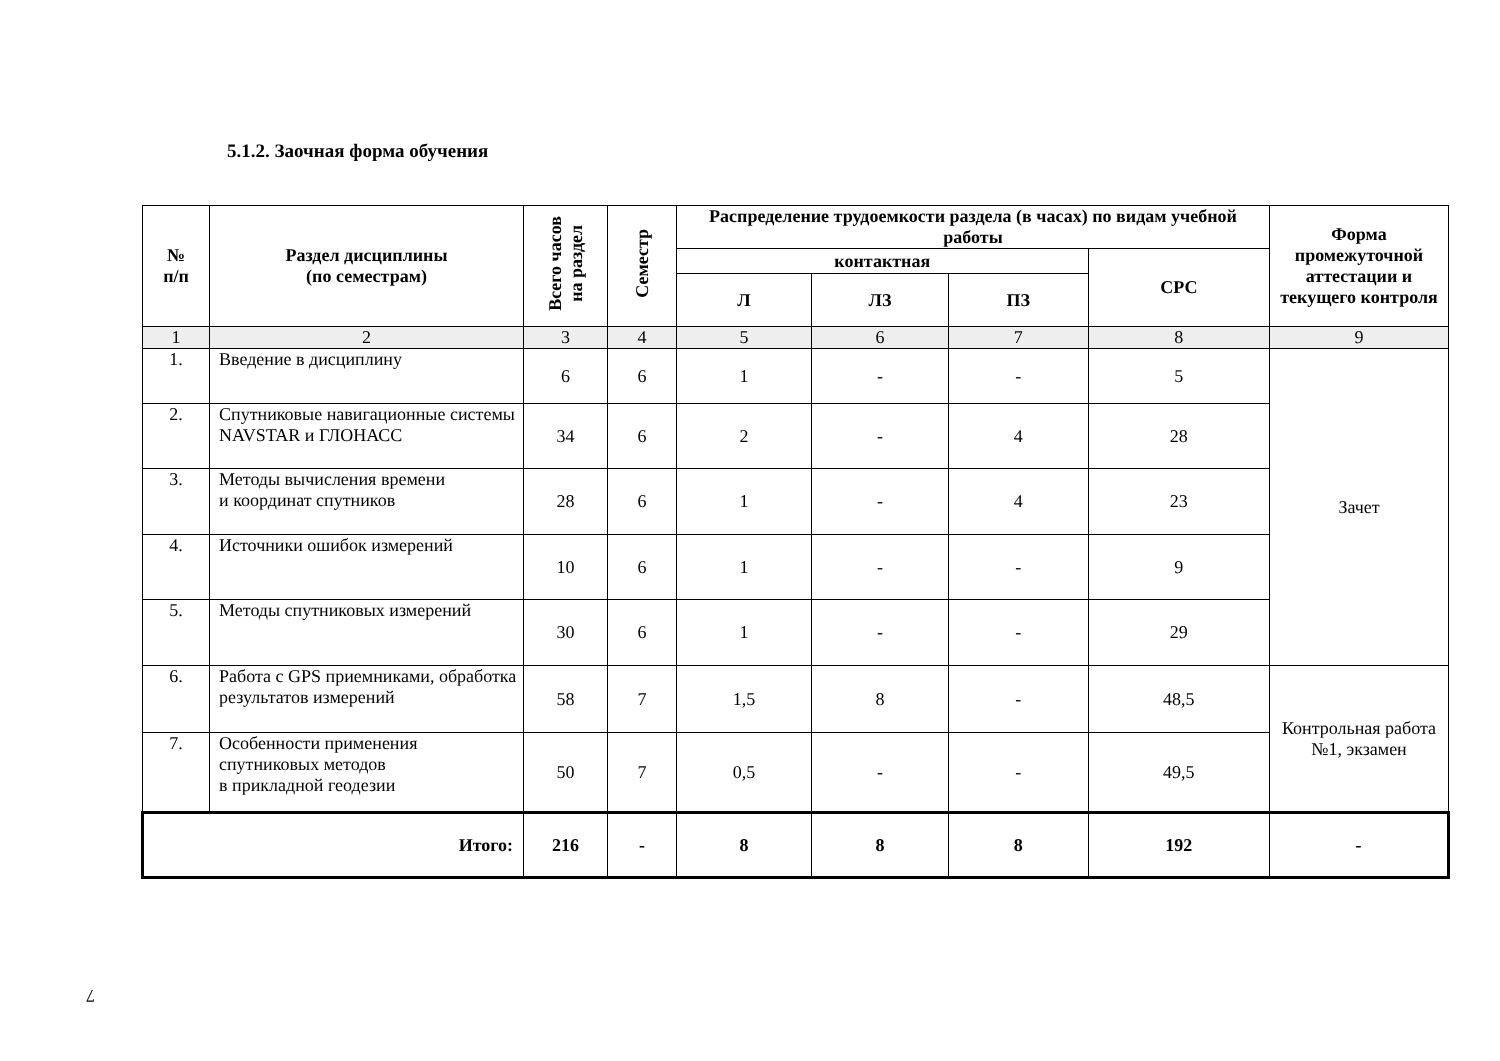5.1.2. Заочная форма обучения
| № п/п | Раздел дисциплины (по семестрам) | Всего часов на раздел | Семестр | Распределение трудоемкости раздела (в часах) по видам учебной работы | | | | Форма промежуточной аттестации и текущего контроля |
| --- | --- | --- | --- | --- | --- | --- | --- | --- |
| | | | | контактная | | | СРС | |
| | | | | Л | ЛЗ | ПЗ | | |
| 1 | 2 | 3 | 4 | 5 | 6 | 7 | 8 | 9 |
| 1. | Введение в дисциплину | 6 | 6 | 1 | - | - | 5 | Зачет |
| 2. | Спутниковые навигационные системы NAVSTAR и ГЛОНАСС | 34 | 6 | 2 | - | 4 | 28 | |
| 3. | Методы вычисления времени и координат спутников | 28 | 6 | 1 | - | 4 | 23 | |
| 4. | Источники ошибок измерений | 10 | 6 | 1 | - | - | 9 | |
| 5. | Методы спутниковых измерений | 30 | 6 | 1 | - | - | 29 | |
| 6. | Работа с GPS приемниками, обработка результатов измерений | 58 | 7 | 1,5 | 8 | - | 48,5 | Контрольная работа №1, экзамен |
| 7. | Особенности применения спутниковых методов в прикладной геодезии | 50 | 7 | 0,5 | - | - | 49,5 | |
| Итого: | | 216 | - | 8 | 8 | 8 | 192 | - |
7